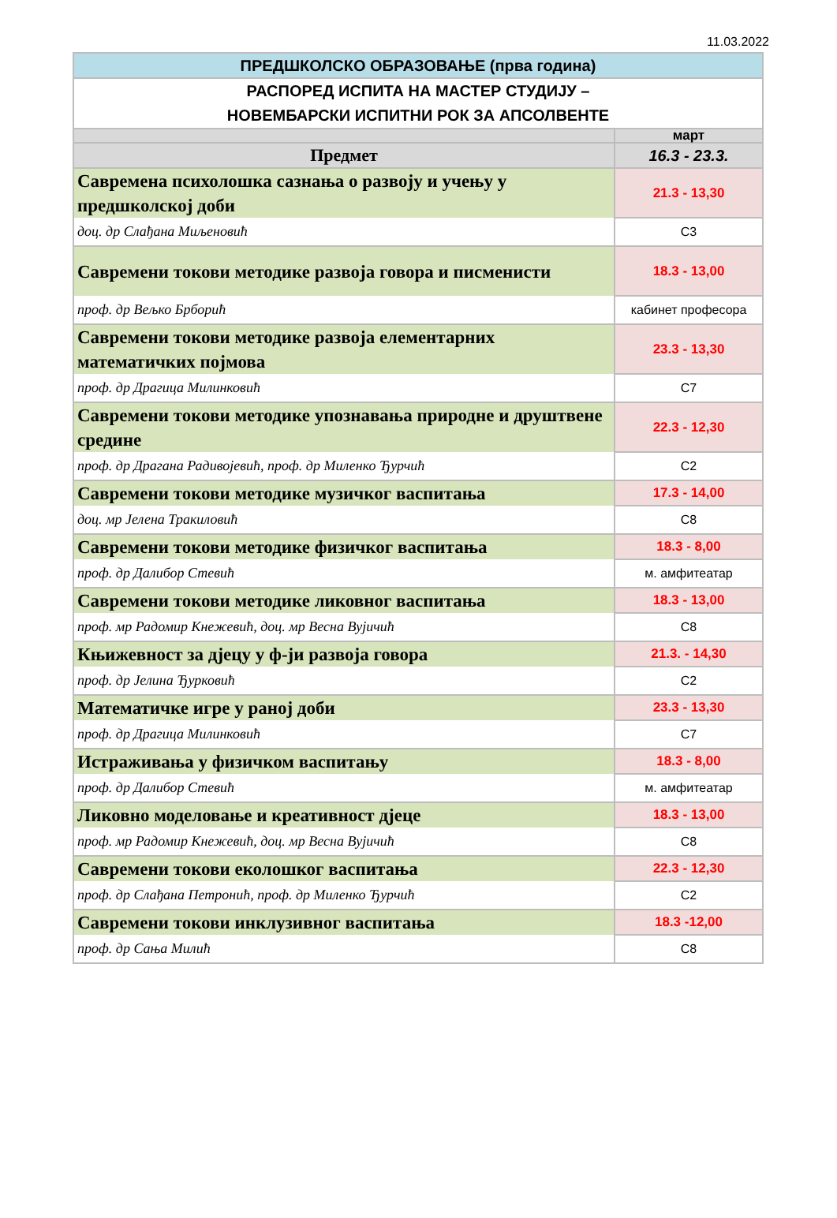11.03.2022
| ПРЕДШКОЛСКО ОБРАЗОВАЊЕ (прва година) | |
| РАСПОРЕД ИСПИТА НА МАСТЕР СТУДИЈУ – НОВЕМБАРСКИ ИСПИТНИ РОК ЗА АПСОЛВЕНТЕ | |
| | март |
| Предмет | 16.3 - 23.3. |
| Савремена психолошка сазнања о развоју и учењу у предшколској доби | 21.3 - 13,30 |
| доц. др Слађана Миљеновић | С3 |
| Савремени токови методике развоја говора и писменисти | 18.3 - 13,00 |
| проф. др Вељко Брборић | кабинет професора |
| Савремени токови методике развоја елементарних математичких појмова | 23.3 - 13,30 |
| проф. др Драгица Милинковић | С7 |
| Савремени токови методике упознавања природне и друштвене средине | 22.3 - 12,30 |
| проф. др Драгана Радивојевић, проф. др Миленко Ђурчић | С2 |
| Савремени токови методике музичког васпитања | 17.3 - 14,00 |
| доц. мр Јелена Тракиловић | С8 |
| Савремени токови методике физичког васпитања | 18.3 - 8,00 |
| проф. др Далибор Стевић | м. амфитеатар |
| Савремени токови методике ликовног васпитања | 18.3 - 13,00 |
| проф. мр Радомир Кнежевић, доц. мр Весна Вујичић | С8 |
| Књижевност за дјецу у ф-ји развоја говора | 21.3. - 14,30 |
| проф. др Јелина Ђурковић | С2 |
| Математичке игре у раној доби | 23.3 - 13,30 |
| проф. др Драгица Милинковић | С7 |
| Истраживања у физичком васпитању | 18.3 - 8,00 |
| проф. др Далибор Стевић | м. амфитеатар |
| Ликовно моделовање и креативност дјеце | 18.3 - 13,00 |
| проф. мр Радомир Кнежевић, доц. мр Весна Вујичић | С8 |
| Савремени токови еколошког васпитања | 22.3 - 12,30 |
| проф. др Слађана Петронић, проф. др Миленко Ђурчић | С2 |
| Савремени токови инклузивног васпитања | 18.3 -12,00 |
| проф. др Сања Милић | С8 |